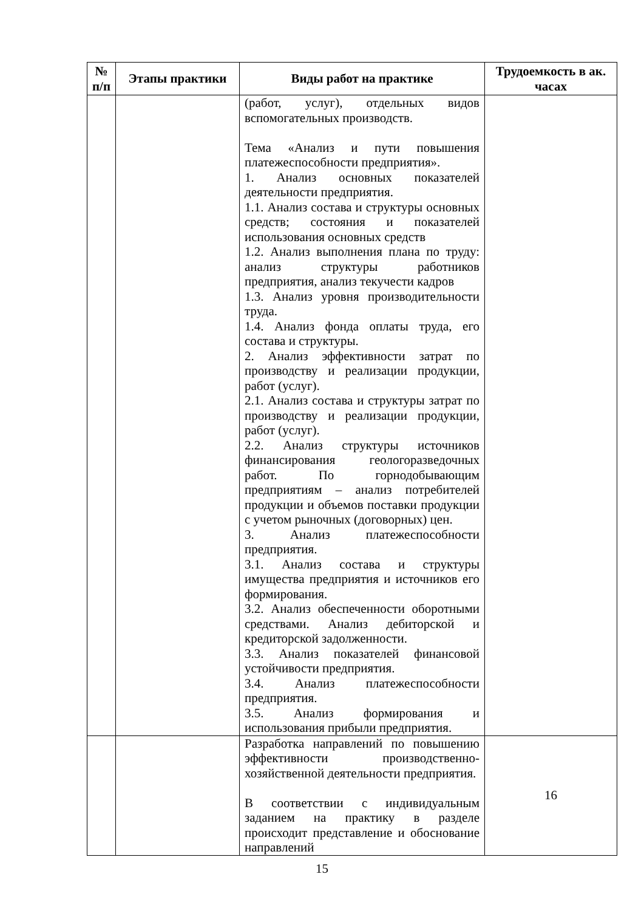| № п/п | Этапы практики | Виды работ на практике | Трудоемкость в ак. часах |
| --- | --- | --- | --- |
| | | (работ, услуг), отдельных видов вспомогательных производств. Тема «Анализ и пути повышения платежеспособности предприятия». 1. Анализ основных показателей деятельности предприятия. 1.1. Анализ состава и структуры основных средств; состояния и показателей использования основных средств 1.2. Анализ выполнения плана по труду: анализ структуры работников предприятия, анализ текучести кадров 1.3. Анализ уровня производительности труда. 1.4. Анализ фонда оплаты труда, его состава и структуры. 2. Анализ эффективности затрат по производству и реализации продукции, работ (услуг). 2.1. Анализ состава и структуры затрат по производству и реализации продукции, работ (услуг). 2.2. Анализ структуры источников финансирования геологоразведочных работ. По горнодобывающим предприятиям – анализ потребителей продукции и объемов поставки продукции с учетом рыночных (договорных) цен. 3. Анализ платежеспособности предприятия. 3.1. Анализ состава и структуры имущества предприятия и источников его формирования. 3.2. Анализ обеспеченности оборотными средствами. Анализ дебиторской и кредиторской задолженности. 3.3. Анализ показателей финансовой устойчивости предприятия. 3.4. Анализ платежеспособности предприятия. 3.5. Анализ формирования и использования прибыли предприятия. | |
| | | Разработка направлений по повышению эффективности производственно-хозяйственной деятельности предприятия. В соответствии с индивидуальным заданием на практику в разделе происходит представление и обоснование направлений | 16 |
15